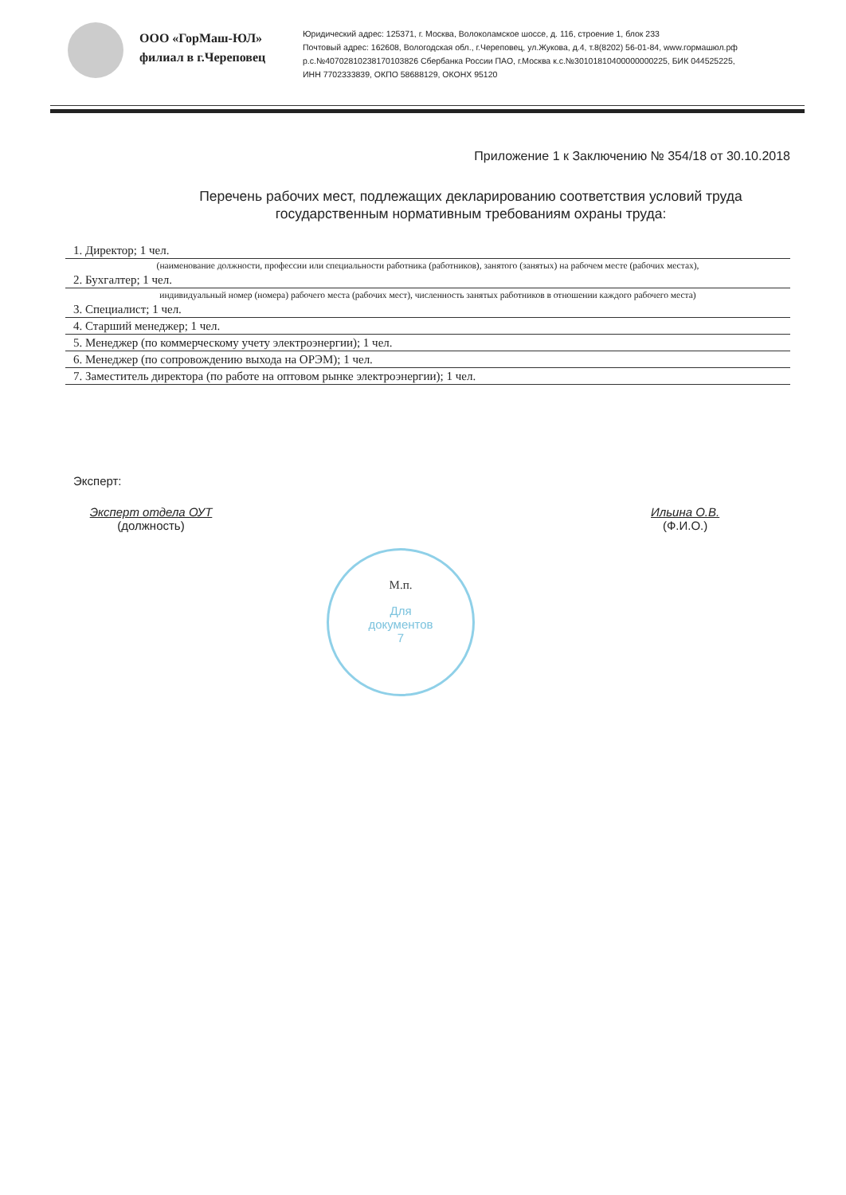ООО «ГорМаш-ЮЛ»
филиал в г.Череповец
Юридический адрес: 125371, г. Москва, Волоколамское шоссе, д. 116, строение 1, блок 233
Почтовый адрес: 162608, Вологодская обл., г.Череповец, ул.Жукова, д.4, т.8(8202) 56-01-84, www.гормашюл.рф
р.с.№40702810238170103826 Сбербанка России ПАО, г.Москва к.с.№30101810400000000225, БИК 044525225,
ИНН 7702333839, ОКПО 58688129, ОКОНХ 95120
Приложение 1 к Заключению № 354/18 от 30.10.2018
Перечень рабочих мест, подлежащих декларированию соответствия условий труда
государственным нормативным требованиям охраны труда:
1. Директор; 1 чел.
(наименование должности, профессии или специальности работника (работников), занятого (занятых) на рабочем месте (рабочих местах),
2. Бухгалтер; 1 чел.
индивидуальный номер (номера) рабочего места (рабочих мест), численность занятых работников в отношении каждого рабочего места)
3. Специалист; 1 чел.
4. Старший менеджер; 1 чел.
5. Менеджер (по коммерческому учету электроэнергии); 1 чел.
6. Менеджер (по сопровождению выхода на ОРЭМ); 1 чел.
7. Заместитель директора (по работе на оптовом рынке электроэнергии); 1 чел.
Эксперт:
Эксперт отдела ОУТ
(должность)
Ильина О.В.
(Ф.И.О.)
М.п.
Для
документов
7